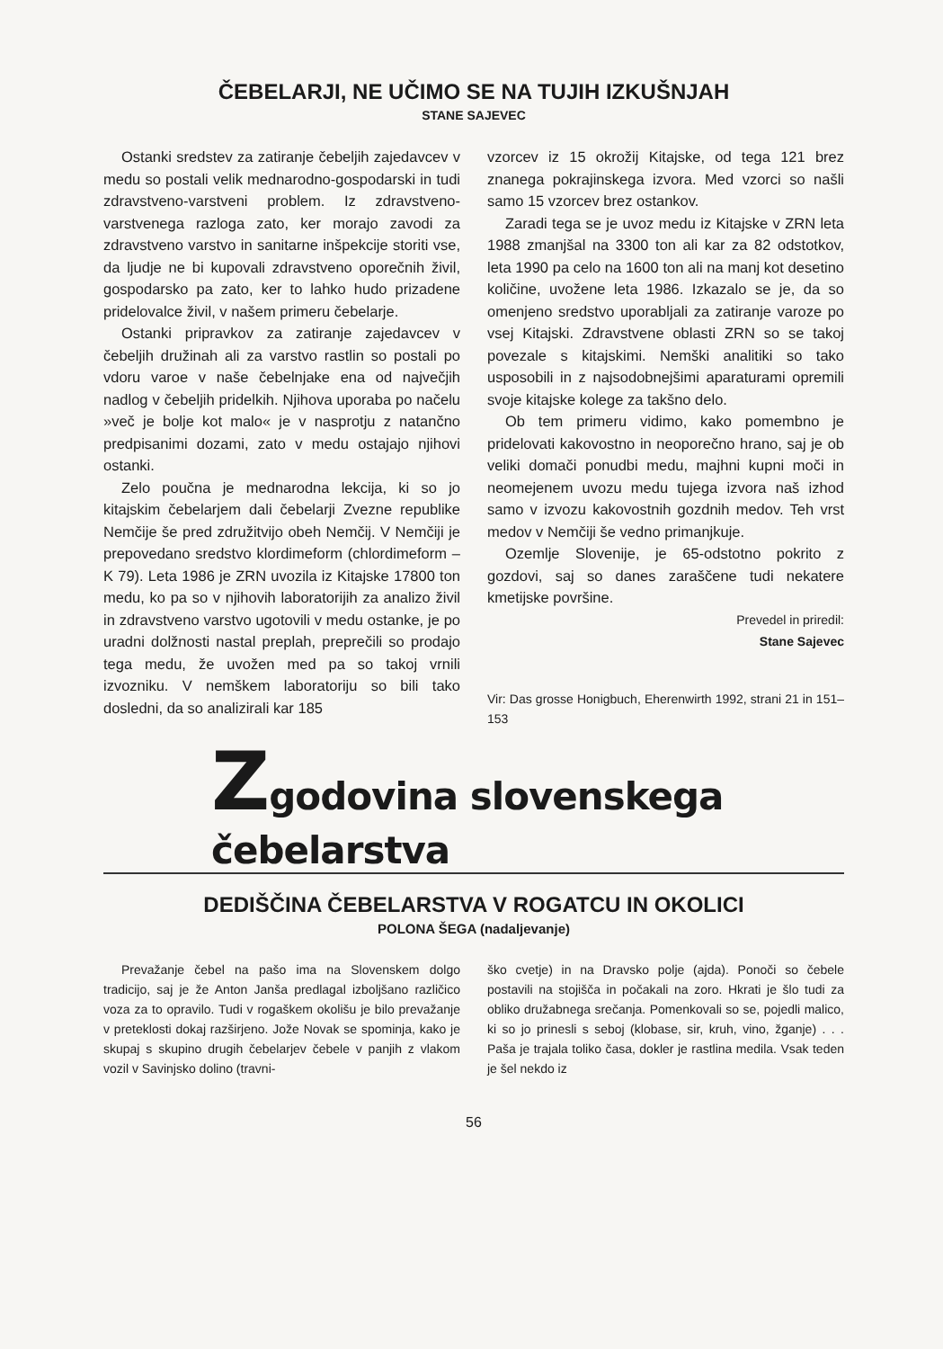ČEBELARJI, NE UČIMO SE NA TUJIH IZKUŠNJAH
STANE SAJEVEC
Ostanki sredstev za zatiranje čebeljih zajedavcev v medu so postali velik mednarodno-gospodarski in tudi zdravstveno-varstveni problem. Iz zdravstveno-varstvenega razloga zato, ker morajo zavodi za zdravstveno varstvo in sanitarne inšpekcije storiti vse, da ljudje ne bi kupovali zdravstveno oporečnih živil, gospodarsko pa zato, ker to lahko hudo prizadene pridelovalce živil, v našem primeru čebelarje.
Ostanki pripravkov za zatiranje zajedavcev v čebeljih družinah ali za varstvo rastlin so postali po vdoru varoe v naše čebelnjake ena od največjih nadlog v čebeljih pridelkih. Njihova uporaba po načelu »več je bolje kot malo« je v nasprotju z natančno predpisanimi dozami, zato v medu ostajajo njihovi ostanki.
Zelo poučna je mednarodna lekcija, ki so jo kitajskim čebelarjem dali čebelarji Zvezne republike Nemčije še pred združitvijo obeh Nemčij. V Nemčiji je prepovedano sredstvo klordimeform (chlordimeform – K 79). Leta 1986 je ZRN uvozila iz Kitajske 17800 ton medu, ko pa so v njihovih laboratorijih za analizo živil in zdravstveno varstvo ugotovili v medu ostanke, je po uradni dolžnosti nastal preplah, preprečili so prodajo tega medu, že uvožen med pa so takoj vrnili izvozniku. V nemškem laboratoriju so bili tako dosledni, da so analizirali kar 185
vzorcev iz 15 okrožij Kitajske, od tega 121 brez znanega pokrajinskega izvora. Med vzorci so našli samo 15 vzorcev brez ostankov.
Zaradi tega se je uvoz medu iz Kitajske v ZRN leta 1988 zmanjšal na 3300 ton ali kar za 82 odstotkov, leta 1990 pa celo na 1600 ton ali na manj kot desetino količine, uvožene leta 1986. Izkazalo se je, da so omenjeno sredstvo uporabljali za zatiranje varoze po vsej Kitajski. Zdravstvene oblasti ZRN so se takoj povezale s kitajskimi. Nemški analitiki so tako usposobili in z najsodobnejšimi aparaturami opremili svoje kitajske kolege za takšno delo.
Ob tem primeru vidimo, kako pomembno je pridelovati kakovostno in neoporečno hrano, saj je ob veliki domači ponudbi medu, majhni kupni moči in neomejenem uvozu medu tujega izvora naš izhod samo v izvozu kakovostnih gozdnih medov. Teh vrst medov v Nemčiji še vedno primanjkuje.
Ozemlje Slovenije, je 65-odstotno pokrito z gozdovi, saj so danes zaraščene tudi nekatere kmetijske površine.
Prevedel in priredil:
Stane Sajevec
Vir: Das grosse Honigbuch, Eherenwirth 1992, strani 21 in 151–153
Zgodovina slovenskega čebelarstva
DEDIŠČINA ČEBELARSTVA V ROGATCU IN OKOLICI
POLONA ŠEGA (nadaljevanje)
Prevažanje čebel na pašo ima na Slovenskem dolgo tradicijo, saj je že Anton Janša predlagal izboljšano različico voza za to opravilo. Tudi v rogaškem okolišu je bilo prevažanje v preteklosti dokaj razširjeno. Jože Novak se spominja, kako je skupaj s skupino drugih čebelarjev čebele v panjih z vlakom vozil v Savinjsko dolino (travni-
ško cvetje) in na Dravsko polje (ajda). Ponoči so čebele postavili na stojišča in počakali na zoro. Hkrati je šlo tudi za obliko družabnega srečanja. Pomenkovali so se, pojedli malico, ki so jo prinesli s seboj (klobase, sir, kruh, vino, žganje) . . . Paša je trajala toliko časa, dokler je rastlina medila. Vsak teden je šel nekdo iz
56